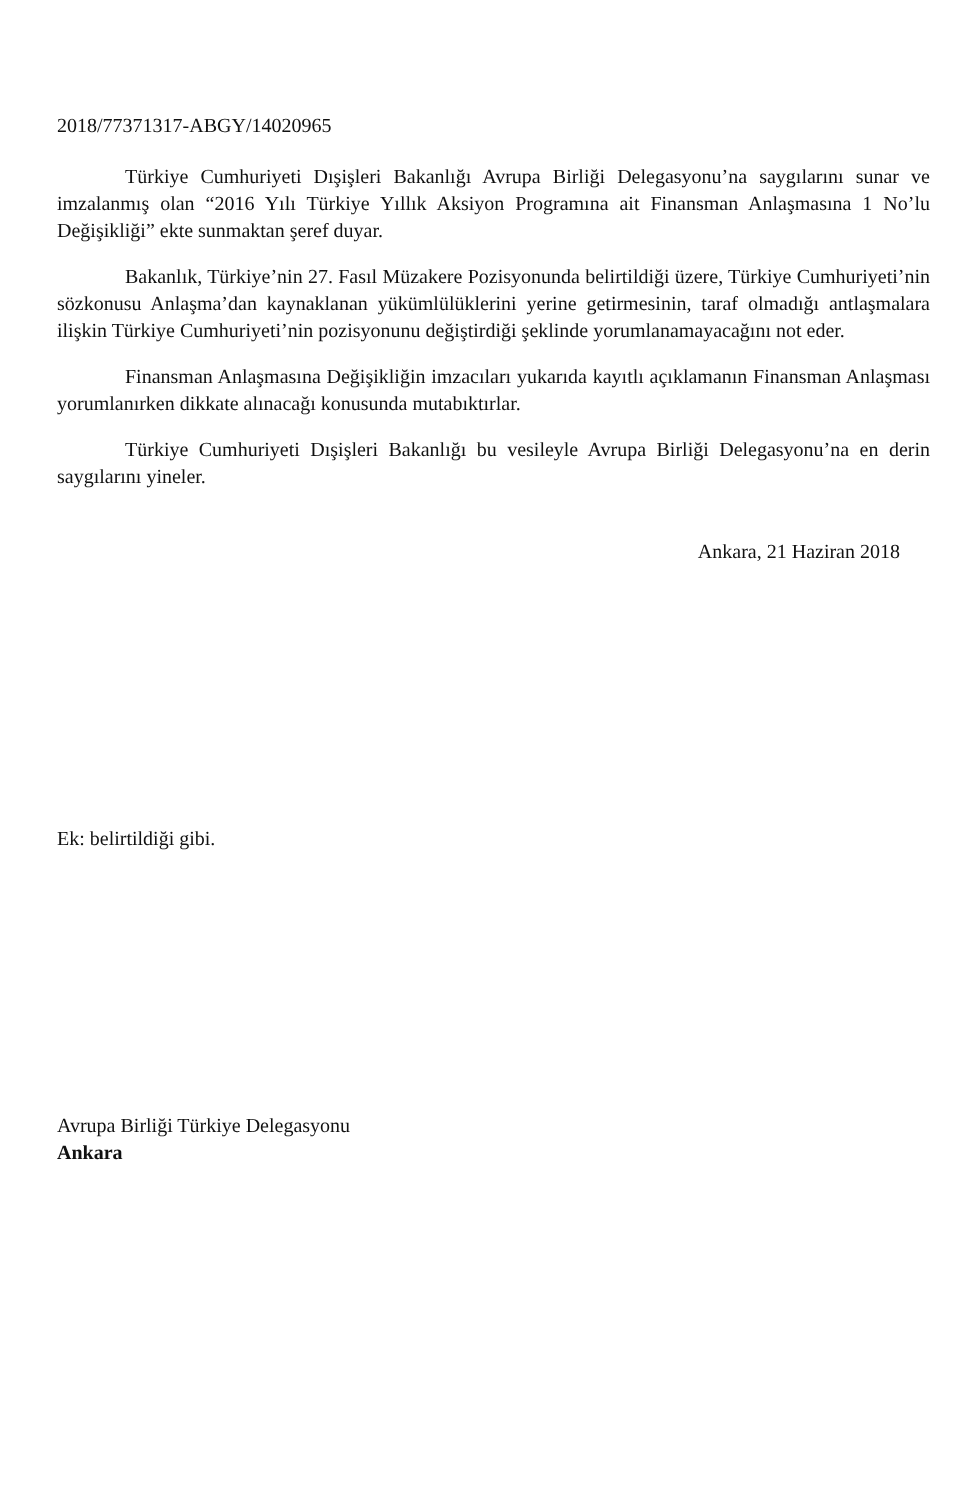2018/77371317-ABGY/14020965
Türkiye Cumhuriyeti Dışişleri Bakanlığı Avrupa Birliği Delegasyonu’na saygılarını sunar ve imzalanmış olan “2016 Yılı Türkiye Yıllık Aksiyon Programına ait Finansman Anlaşmasına 1 No’lu Değişikliği” ekte sunmaktan şeref duyar.
Bakanlık, Türkiye’nin 27. Fasıl Müzakere Pozisyonunda belirtildiği üzere, Türkiye Cumhuriyeti’nin sözkonusu Anlaşma’dan kaynaklanan yükümlülüklerini yerine getirmesinin, taraf olmadığı antlaşmalara ilişkin Türkiye Cumhuriyeti’nin pozisyonunu değiştirdiği şeklinde yorumlanamayacağını not eder.
Finansman Anlaşmasına Değişikliğin imzacıları yukarıda kayıtlı açıklamanın Finansman Anlaşması yorumlanırken dikkate alınacağı konusunda mutabıktırlar.
Türkiye Cumhuriyeti Dışişleri Bakanlığı bu vesileyle Avrupa Birliği Delegasyonu’na en derin saygılarını yineler.
Ankara, 21 Haziran 2018
Ek: belirtildiği gibi.
Avrupa Birliği Türkiye Delegasyonu
Ankara